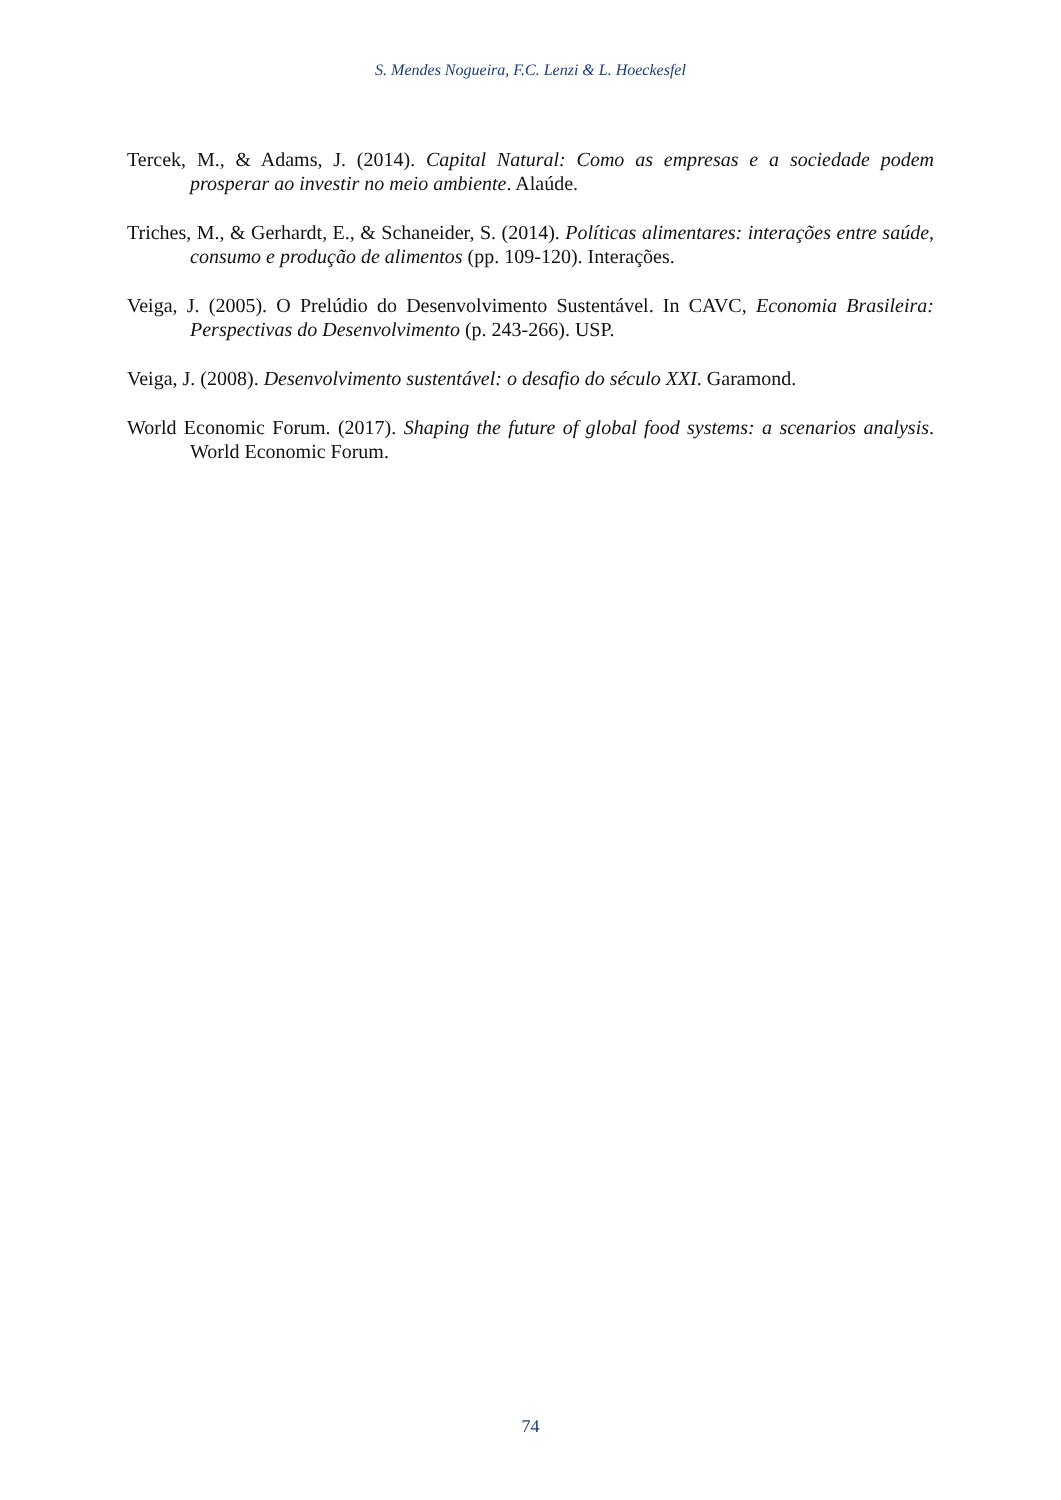S. Mendes Nogueira, F.C. Lenzi & L. Hoeckesfel
Tercek, M., & Adams, J. (2014). Capital Natural: Como as empresas e a sociedade podem prosperar ao investir no meio ambiente. Alaúde.
Triches, M., & Gerhardt, E., & Schaneider, S. (2014). Políticas alimentares: interações entre saúde, consumo e produção de alimentos (pp. 109-120). Interações.
Veiga, J. (2005). O Prelúdio do Desenvolvimento Sustentável. In CAVC, Economia Brasileira: Perspectivas do Desenvolvimento (p. 243-266). USP.
Veiga, J. (2008). Desenvolvimento sustentável: o desafio do século XXI. Garamond.
World Economic Forum. (2017). Shaping the future of global food systems: a scenarios analysis. World Economic Forum.
74